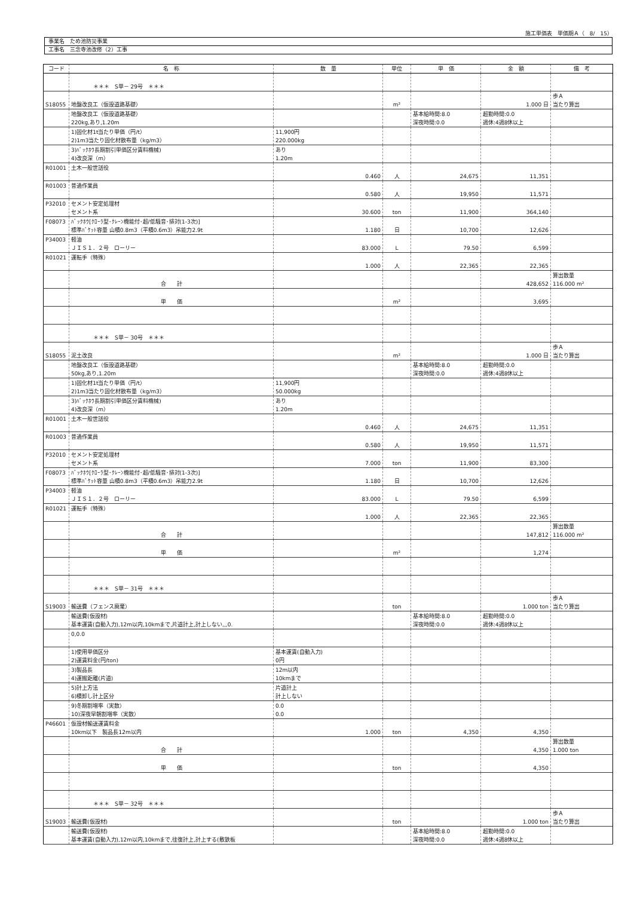施工単価表　単価期Ａ（　8/　15）
事業名　ため池防災事業
工事名　三念寺池改修（2）工事
| コード | 名 称 | 数 量 | 単位 | 単 価 | 金 額 | 備 考 |
| --- | --- | --- | --- | --- | --- | --- |
| | ＊＊＊ S単－ 29号 ＊＊＊ | | | | | |
| S18055 | 地盤改良工（仮設道路基礎） | | m² | | 1.000 日 | 歩Ａ 当たり算出 |
| | 地盤改良工（仮設道路基礎） 220kg,あり,1.20m | | | 基本給時間:8.0 深夜時間:0.0 | 超勤時間:0.0 週休:4週8休以上 | |
| | 1)固化材1t当たり単価（円/t） 2)1m3当たり固化材散布量（kg/m3） | 11,900円 220.000kg | | | | |
| | 3)ﾊﾞｯｸﾎｳ長期割引単価区分賃料機械) 4)改良深（m） | あり 1.20m | | | | |
| R01001 | 土木一般世話役 | 0.460 | 人 | 24,675 | 11,351 | |
| R01003 | 普通作業員 | 0.580 | 人 | 19,950 | 11,571 | |
| P32010 | セメント安定処理材 セメント系 | 30.600 | ton | 11,900 | 364,140 | |
| F08073 | ﾊﾞｯｸﾎｳ[ｸﾛｰﾗ型･ｸﾚｰﾝ機能付･超/低騒音･排対(1-3次)] 標準ﾊﾞｹｯﾄ容量 山積0.8m3（平積0.6m3）吊能力2.9t | 1.180 | 日 | 10,700 | 12,626 | |
| P34003 | 軽油 ＪＩＳ１．２号 ローリー | 83.000 | L | 79.50 | 6,599 | |
| R01021 | 運転手（特殊） | 1.000 | 人 | 22,365 | 22,365 | |
| | 合 計 | | | | 428,652 | 算出数量 116.000 m² |
| | 単 価 | | m² | | 3,695 | |
| | ＊＊＊ S単－ 30号 ＊＊＊ | | | | | |
| S18055 | 泥土改良 | | m² | | 1.000 日 | 歩Ａ 当たり算出 |
| | 地盤改良工（仮設道路基礎） 50kg,あり,1.20m | | | 基本給時間:8.0 深夜時間:0.0 | 超勤時間:0.0 週休:4週8休以上 | |
| | 1)固化材1t当たり単価（円/t） 2)1m3当たり固化材散布量（kg/m3） | 11,900円 50.000kg | | | | |
| | 3)ﾊﾞｯｸﾎｳ長期割引単価区分賃料機械) 4)改良深（m） | あり 1.20m | | | | |
| R01001 | 土木一般世話役 | 0.460 | 人 | 24,675 | 11,351 | |
| R01003 | 普通作業員 | 0.580 | 人 | 19,950 | 11,571 | |
| P32010 | セメント安定処理材 セメント系 | 7.000 | ton | 11,900 | 83,300 | |
| F08073 | ﾊﾞｯｸﾎｳ[ｸﾛｰﾗ型･ｸﾚｰﾝ機能付･超/低騒音･排対(1-3次)] 標準ﾊﾞｹｯﾄ容量 山積0.8m3（平積0.6m3）吊能力2.9t | 1.180 | 日 | 10,700 | 12,626 | |
| P34003 | 軽油 ＪＩＳ１．２号 ローリー | 83.000 | L | 79.50 | 6,599 | |
| R01021 | 運転手（特殊） | 1.000 | 人 | 22,365 | 22,365 | |
| | 合 計 | | | | 147,812 | 算出数量 116.000 m² |
| | 単 価 | | m² | | 1,274 | |
| | ＊＊＊ S単－ 31号 ＊＊＊ | | | | | |
| S19003 | 輸送費（フェンス廃棄） | | ton | | 1.000 ton | 歩Ａ 当たり算出 |
| | 輸送費(仮設材) 基本運賃(自動入力),12m以内,10kmまで,片道計上,計上しない,,,0. | | | 基本給時間:8.0 深夜時間:0.0 | 超勤時間:0.0 週休:4週8休以上 | |
| | 0,0.0 | | | | | |
| | 1)使用単価区分 2)運賃料金(円/ton) | 基本運賃(自動入力) 0円 | | | | |
| | 3)製品長 4)運搬距離(片道) | 12m以内 10kmまで | | | | |
| | 5)計上方法 6)積卸し計上区分 | 片道計上 計上しない | | | | |
| | 9)冬期割増率（実数） 10)深夜早朝割増率（実数） | 0.0 0.0 | | | | |
| P46601 | 仮設材輸送運賃料金 10km以下 製品長12m以内 | 1.000 | ton | 4,350 | 4,350 | |
| | 合 計 | | | | 4,350 | 算出数量 1.000 ton |
| | 単 価 | | ton | | 4,350 | |
| | ＊＊＊ S単－ 32号 ＊＊＊ | | | | | |
| S19003 | 輸送費(仮設材) | | ton | | 1.000 ton | 歩Ａ 当たり算出 |
| | 輸送費(仮設材) 基本運賃(自動入力),12m以内,10kmまで,往復計上,計上する(敷鉄板 | | | 基本給時間:8.0 深夜時間:0.0 | 超勤時間:0.0 週休:4週8休以上 | |